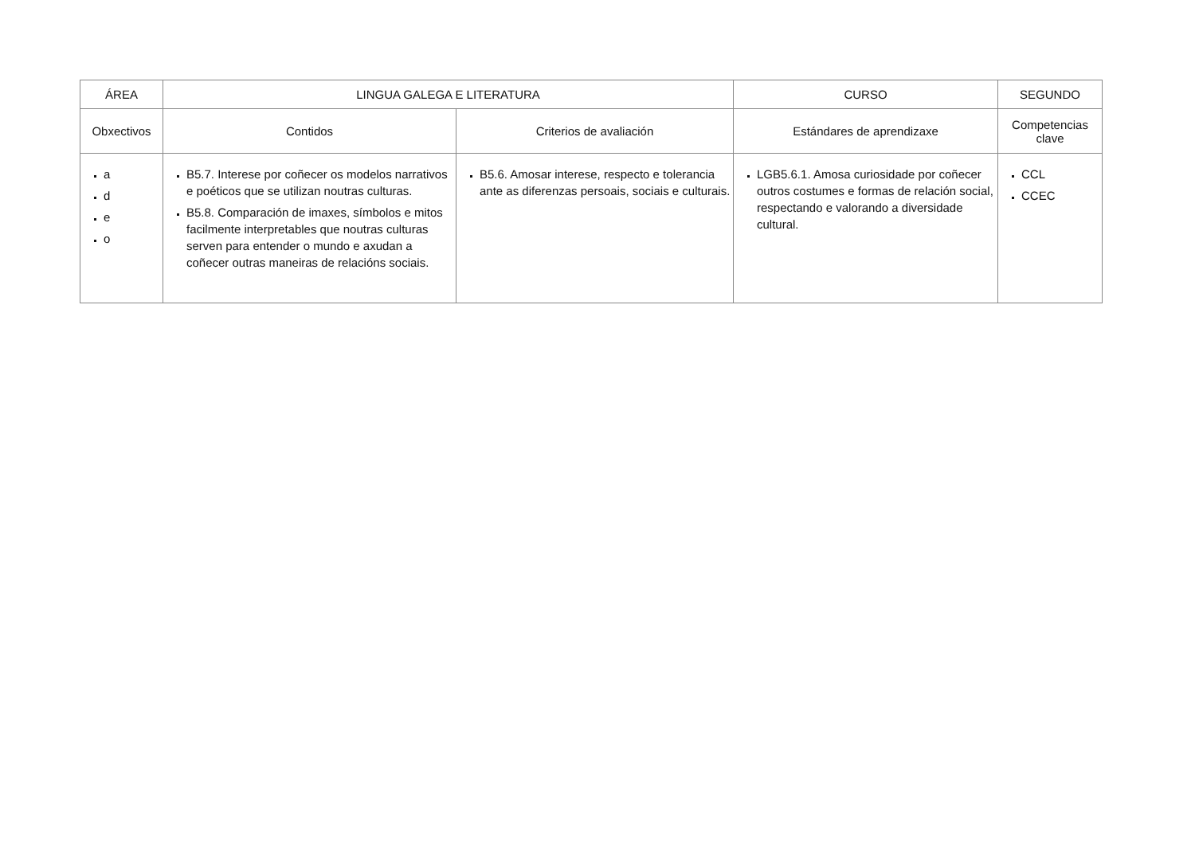| ÁREA | LINGUA GALEGA E LITERATURA | | CURSO | SEGUNDO |
| --- | --- | --- | --- | --- |
| Obxectivos | Contidos | Criterios de avaliación | Estándares de aprendizaxe | Competencias clave |
| a d e o | B5.7. Interese por coñecer os modelos narrativos e poéticos que se utilizan noutras culturas. B5.8. Comparación de imaxes, símbolos e mitos facilmente interpretables que noutras culturas serven para entender o mundo e axudan a coñecer outras maneiras de relacións sociais. | B5.6. Amosar interese, respecto e tolerancia ante as diferenzas persoais, sociais e culturais. | LGB5.6.1. Amosa curiosidade por coñecer outros costumes e formas de relación social, respectando e valorando a diversidade cultural. | CCL CCEC |